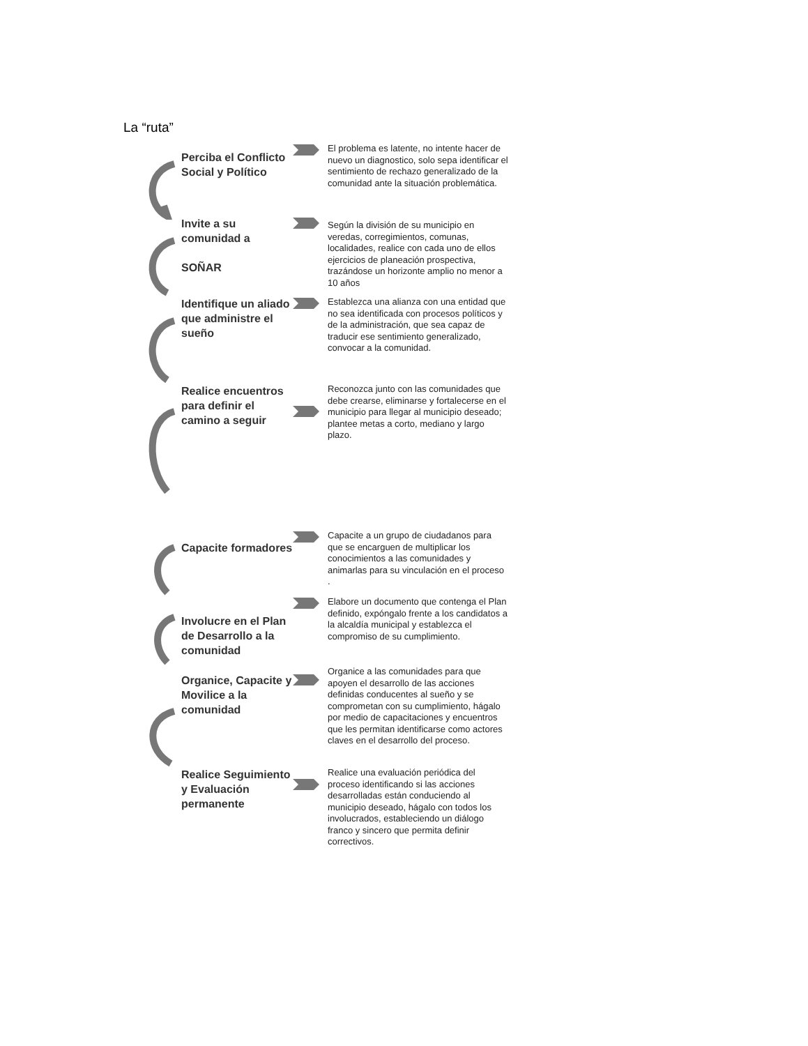La “ruta”
Perciba el Conflicto Social y Político
El problema es latente, no intente hacer de nuevo un diagnostico, solo sepa identificar el sentimiento de rechazo generalizado de la comunidad ante la situación problemática.
Invite a su comunidad a
SOÑAR
Según la división de su municipio en veredas, corregimientos, comunas, localidades, realice con cada uno de ellos ejercicios de planeación prospectiva, trazándose un horizonte amplio no menor a 10 años
Identifique un aliado que administre el sueño
Establezca una alianza con una entidad que no sea identificada con procesos políticos y de la administración, que sea capaz de traducir ese sentimiento generalizado, convocar a la comunidad.
Realice encuentros para definir el camino a seguir
Reconozca junto con las comunidades que debe crearse, eliminarse y fortalecerse en el municipio para llegar al municipio deseado; plantee metas a corto, mediano y largo plazo.
Capacite formadores
Capacite a un grupo de ciudadanos para que se encarguen de multiplicar los conocimientos a las comunidades y animarlas para su vinculación en el proceso .
Involucre en el Plan de Desarrollo a la comunidad
Elabore un documento que contenga el Plan definido, expóngalo frente a los candidatos a la alcaldía municipal y establezca el compromiso de su cumplimiento.
Organice, Capacite y Movilice a la comunidad
Organice a las comunidades para que apoyen el desarrollo de las acciones definidas conducentes al sueño y se comprometan con su cumplimiento, hágalo por medio de capacitaciones y encuentros que les permitan identificarse como actores claves en el desarrollo del proceso.
Realice Seguimiento y Evaluación permanente
Realice una evaluación periódica del proceso identificando si las acciones desarrolladas están conduciendo al municipio deseado, hágalo con todos los involucrados, estableciendo un diálogo franco y sincero que permita definir correctivos.